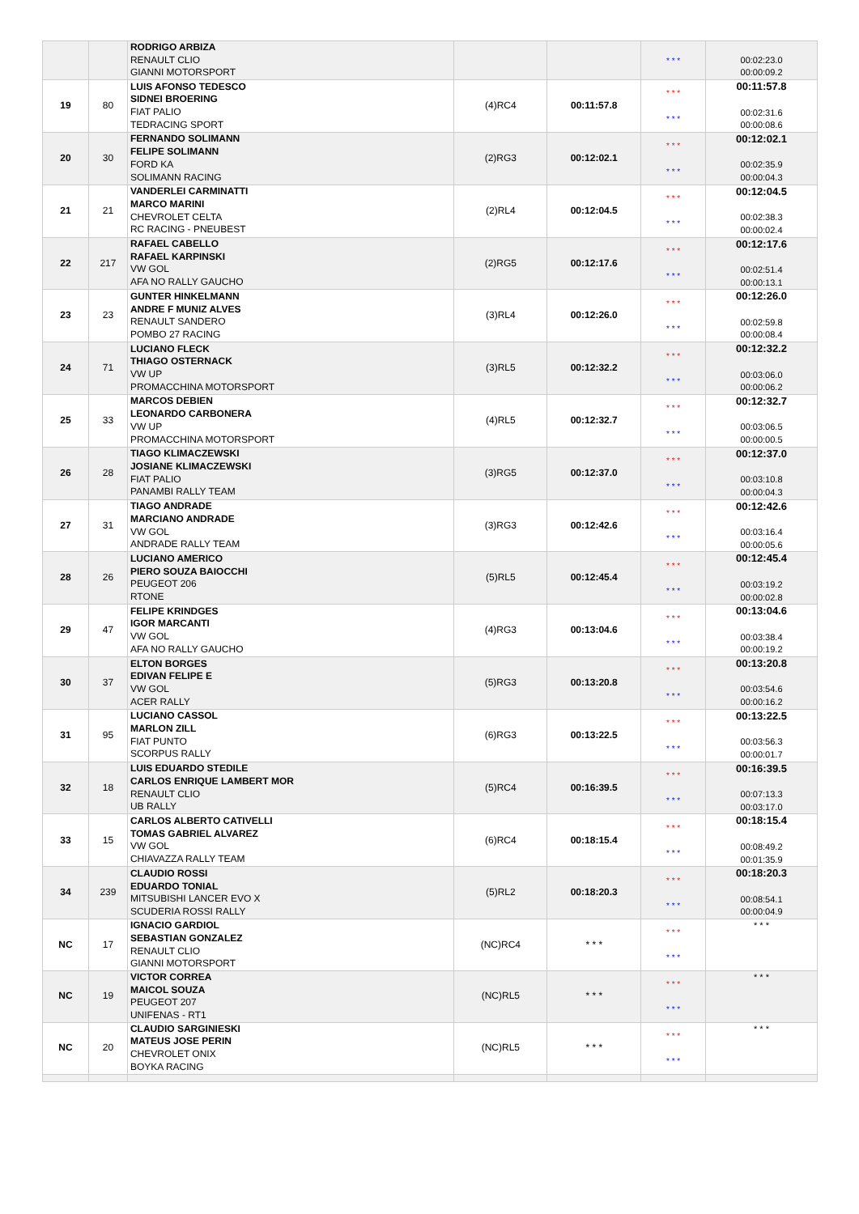| | | RODRIGO ARBIZA RENAULT CLIO GIANNI MOTORSPORT | | | * * * | 00:02:23.0 00:00:09.2 |
| 19 | 80 | LUIS AFONSO TEDESCO SIDNEI BROERING FIAT PALIO TEDRACING SPORT | (4)RC4 | 00:11:57.8 | * * * * * * | 00:11:57.8 00:02:31.6 00:00:08.6 |
| 20 | 30 | FERNANDO SOLIMANN FELIPE SOLIMANN FORD KA SOLIMANN RACING | (2)RG3 | 00:12:02.1 | * * * * * * | 00:12:02.1 00:02:35.9 00:00:04.3 |
| 21 | 21 | VANDERLEI CARMINATTI MARCO MARINI CHEVROLET CELTA RC RACING - PNEUBEST | (2)RL4 | 00:12:04.5 | * * * * * * | 00:12:04.5 00:02:38.3 00:00:02.4 |
| 22 | 217 | RAFAEL CABELLO RAFAEL KARPINSKI VW GOL AFA NO RALLY GAUCHO | (2)RG5 | 00:12:17.6 | * * * * * * | 00:12:17.6 00:02:51.4 00:00:13.1 |
| 23 | 23 | GUNTER HINKELMANN ANDRE F MUNIZ ALVES RENAULT SANDERO POMBO 27 RACING | (3)RL4 | 00:12:26.0 | * * * * * * | 00:12:26.0 00:02:59.8 00:00:08.4 |
| 24 | 71 | LUCIANO FLECK THIAGO OSTERNACK VW UP PROMACCHINA MOTORSPORT | (3)RL5 | 00:12:32.2 | * * * * * * | 00:12:32.2 00:03:06.0 00:00:06.2 |
| 25 | 33 | MARCOS DEBIEN LEONARDO CARBONERA VW UP PROMACCHINA MOTORSPORT | (4)RL5 | 00:12:32.7 | * * * * * * | 00:12:32.7 00:03:06.5 00:00:00.5 |
| 26 | 28 | TIAGO KLIMACZEWSKI JOSIANE KLIMACZEWSKI FIAT PALIO PANAMBI RALLY TEAM | (3)RG5 | 00:12:37.0 | * * * * * * | 00:12:37.0 00:03:10.8 00:00:04.3 |
| 27 | 31 | TIAGO ANDRADE MARCIANO ANDRADE VW GOL ANDRADE RALLY TEAM | (3)RG3 | 00:12:42.6 | * * * * * * | 00:12:42.6 00:03:16.4 00:00:05.6 |
| 28 | 26 | LUCIANO AMERICO PIERO SOUZA BAIOCCHI PEUGEOT 206 RTONE | (5)RL5 | 00:12:45.4 | * * * * * * | 00:12:45.4 00:03:19.2 00:00:02.8 |
| 29 | 47 | FELIPE KRINDGES IGOR MARCANTI VW GOL AFA NO RALLY GAUCHO | (4)RG3 | 00:13:04.6 | * * * * * * | 00:13:04.6 00:03:38.4 00:00:19.2 |
| 30 | 37 | ELTON BORGES EDIVAN FELIPE E VW GOL ACER RALLY | (5)RG3 | 00:13:20.8 | * * * * * * | 00:13:20.8 00:03:54.6 00:00:16.2 |
| 31 | 95 | LUCIANO CASSOL MARLON ZILL FIAT PUNTO SCORPUS RALLY | (6)RG3 | 00:13:22.5 | * * * * * * | 00:13:22.5 00:03:56.3 00:00:01.7 |
| 32 | 18 | LUIS EDUARDO STEDILE CARLOS ENRIQUE LAMBERT MOR RENAULT CLIO UB RALLY | (5)RC4 | 00:16:39.5 | * * * * * * | 00:16:39.5 00:07:13.3 00:03:17.0 |
| 33 | 15 | CARLOS ALBERTO CATIVELLI TOMAS GABRIEL ALVAREZ VW GOL CHIAVAZZA RALLY TEAM | (6)RC4 | 00:18:15.4 | * * * * * * | 00:18:15.4 00:08:49.2 00:01:35.9 |
| 34 | 239 | CLAUDIO ROSSI EDUARDO TONIAL MITSUBISHI LANCER EVO X SCUDERIA ROSSI RALLY | (5)RL2 | 00:18:20.3 | * * * * * * | 00:18:20.3 00:08:54.1 00:00:04.9 |
| NC | 17 | IGNACIO GARDIOL SEBASTIAN GONZALEZ RENAULT CLIO GIANNI MOTORSPORT | (NC)RC4 | * * * | * * * * * * | * * * |
| NC | 19 | VICTOR CORREA MAICOL SOUZA PEUGEOT 207 UNIFENAS - RT1 | (NC)RL5 | * * * | * * * * * * | * * * |
| NC | 20 | CLAUDIO SARGINIESKI MATEUS JOSE PERIN CHEVROLET ONIX BOYKA RACING | (NC)RL5 | * * * | * * * * * * | * * * |